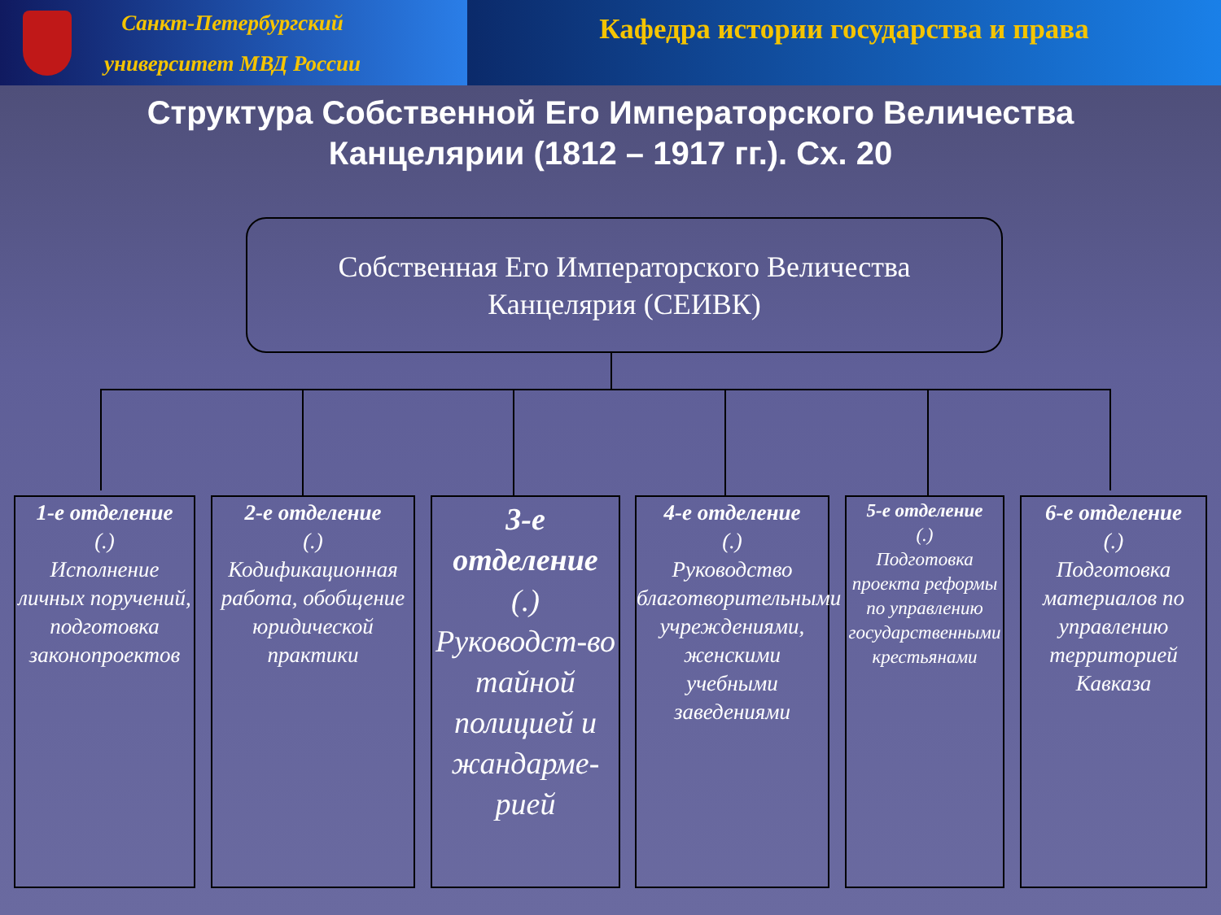Санкт-Петербургский
университет МВД России
Кафедра истории государства и права
Структура Собственной Его Императорского Величества
Канцелярии (1812 – 1917 гг.). Сх. 20
Собственная Его Императорского Величества
Канцелярия (СЕИВК)
1-е отделение
(.)
Исполнение личных поручений, подготовка законопроектов
2-е отделение
(.)
Кодификационная работа, обобщение юридической практики
3-е отделение
(.)
Руководст-во тайной полицией и жандарме-рией
4-е отделение
(.)
Руководство благотворительными учреждениями, женскими учебными заведениями
5-е отделение
(.)
Подготовка проекта реформы по управлению государственными крестьянами
6-е отделение
(.)
Подготовка материалов по управлению территорией Кавказа